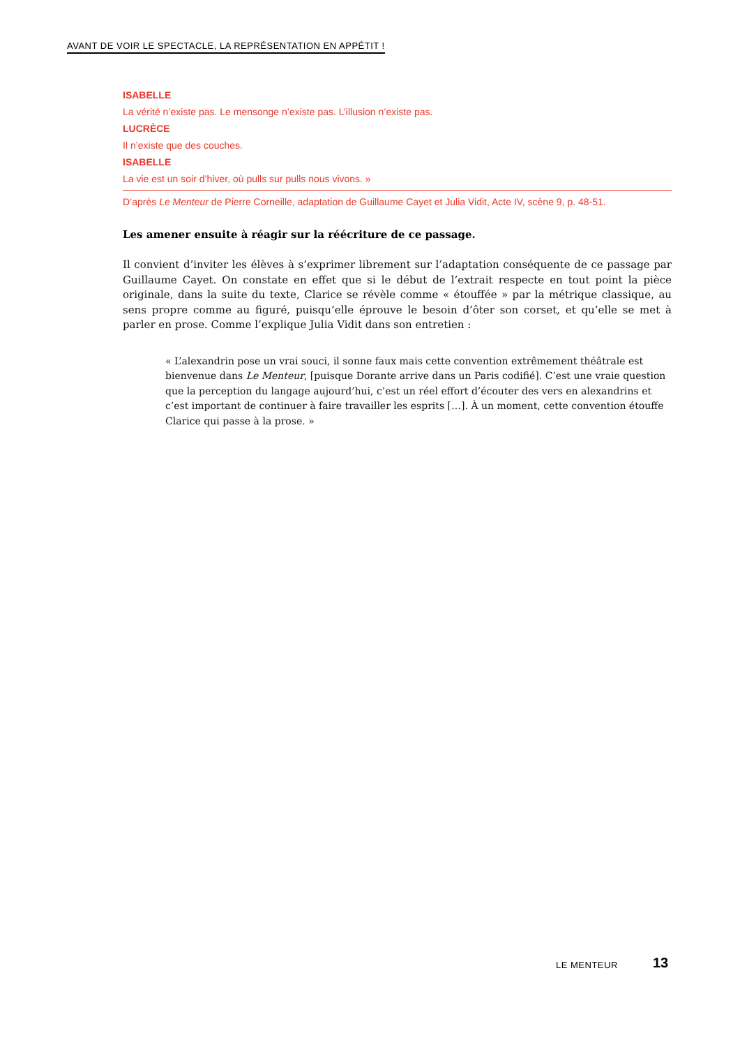AVANT DE VOIR LE SPECTACLE, LA REPRÉSENTATION EN APPÉTIT !
ISABELLE
La vérité n’existe pas. Le mensonge n’existe pas. L’illusion n’existe pas.
LUCRÈCE
Il n’existe que des couches.
ISABELLE
La vie est un soir d’hiver, où pulls sur pulls nous vivons. »
D’après Le Menteur de Pierre Corneille, adaptation de Guillaume Cayet et Julia Vidit, Acte IV, scène 9, p. 48-51.
Les amener ensuite à réagir sur la réécriture de ce passage.
Il convient d’inviter les élèves à s’exprimer librement sur l’adaptation conséquente de ce passage par Guillaume Cayet. On constate en effet que si le début de l’extrait respecte en tout point la pièce originale, dans la suite du texte, Clarice se révèle comme « étouffée » par la métrique classique, au sens propre comme au figuré, puisqu’elle éprouve le besoin d’ôter son corset, et qu’elle se met à parler en prose. Comme l’explique Julia Vidit dans son entretien :
« L’alexandrin pose un vrai souci, il sonne faux mais cette convention extrêmement théâtrale est bienvenue dans Le Menteur, [puisque Dorante arrive dans un Paris codifié]. C’est une vraie question que la perception du langage aujourd’hui, c’est un réel effort d’écouter des vers en alexandrins et c’est important de continuer à faire travailler les esprits […]. À un moment, cette convention étouffe Clarice qui passe à la prose. »
LE MENTEUR 13